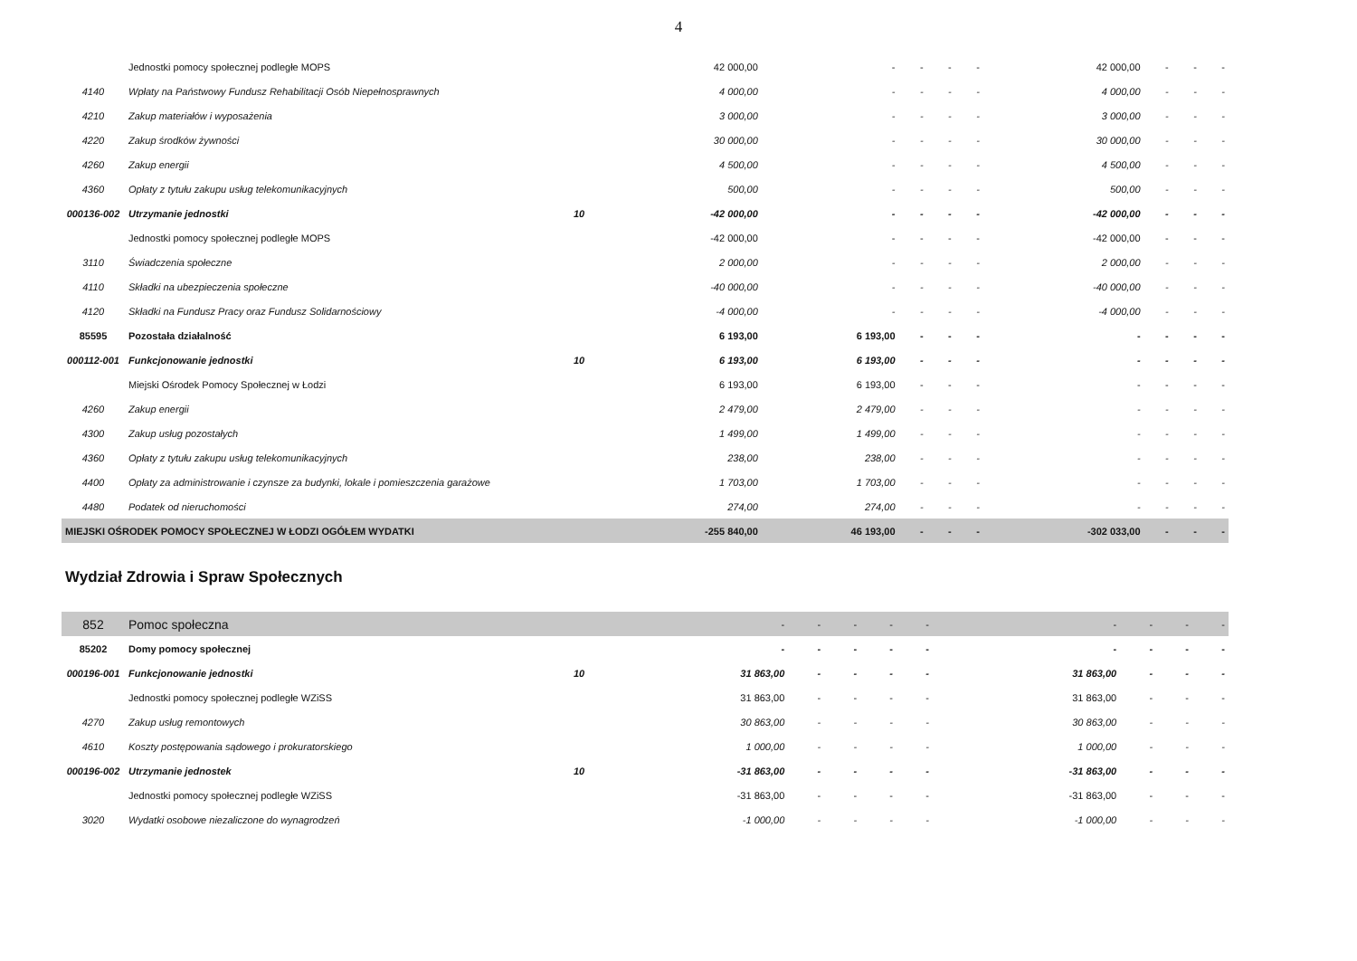4
| | Jednostki pomocy społecznej podległe MOPS | | 42 000,00 | - | - | - | - | 42 000,00 | - | - | - |
| 4140 | Wpłaty na Państwowy Fundusz Rehabilitacji Osób Niepełnosprawnych | | 4 000,00 | - | - | - | - | 4 000,00 | - | - | - |
| 4210 | Zakup materiałów i wyposażenia | | 3 000,00 | - | - | - | - | 3 000,00 | - | - | - |
| 4220 | Zakup środków żywności | | 30 000,00 | - | - | - | - | 30 000,00 | - | - | - |
| 4260 | Zakup energii | | 4 500,00 | - | - | - | - | 4 500,00 | - | - | - |
| 4360 | Opłaty z tytułu zakupu usług telekomunikacyjnych | | 500,00 | - | - | - | - | 500,00 | - | - | - |
| 000136-002 | Utrzymanie jednostki | 10 | -42 000,00 | - | - | - | - | -42 000,00 | - | - | - |
| | Jednostki pomocy społecznej podległe MOPS | | -42 000,00 | - | - | - | - | -42 000,00 | - | - | - |
| 3110 | Świadczenia społeczne | | 2 000,00 | - | - | - | - | 2 000,00 | - | - | - |
| 4110 | Składki na ubezpieczenia społeczne | | -40 000,00 | - | - | - | - | -40 000,00 | - | - | - |
| 4120 | Składki na Fundusz Pracy oraz Fundusz Solidarnościowy | | -4 000,00 | - | - | - | - | -4 000,00 | - | - | - |
| 85595 | Pozostała działalność | | 6 193,00 | 6 193,00 | - | - | - | - | - | - | - |
| 000112-001 | Funkcjonowanie jednostki | 10 | 6 193,00 | 6 193,00 | - | - | - | - | - | - | - |
| | Miejski Ośrodek Pomocy Społecznej w Łodzi | | 6 193,00 | 6 193,00 | - | - | - | - | - | - | - |
| 4260 | Zakup energii | | 2 479,00 | 2 479,00 | - | - | - | - | - | - | - |
| 4300 | Zakup usług pozostałych | | 1 499,00 | 1 499,00 | - | - | - | - | - | - | - |
| 4360 | Opłaty z tytułu zakupu usług telekomunikacyjnych | | 238,00 | 238,00 | - | - | - | - | - | - | - |
| 4400 | Opłaty za administrowanie i czynsze za budynki, lokale i pomieszczenia garażowe | | 1 703,00 | 1 703,00 | - | - | - | - | - | - | - |
| 4480 | Podatek od nieruchomości | | 274,00 | 274,00 | - | - | - | - | - | - | - |
| MIEJSKI OŚRODEK POMOCY SPOŁECZNEJ W ŁODZI OGÓŁEM WYDATKI | | | -255 840,00 | 46 193,00 | - | - | - | -302 033,00 | - | - | - |
Wydział Zdrowia i Spraw Społecznych
| 852 | Pomoc społeczna | | - | - | - | - | - | - | - | - | - |
| 85202 | Domy pomocy społecznej | | - | - | - | - | - | - | - | - | - |
| 000196-001 | Funkcjonowanie jednostki | 10 | 31 863,00 | - | - | - | - | 31 863,00 | - | - | - |
| | Jednostki pomocy społecznej podległe WZiSS | | 31 863,00 | - | - | - | - | 31 863,00 | - | - | - |
| 4270 | Zakup usług remontowych | | 30 863,00 | - | - | - | - | 30 863,00 | - | - | - |
| 4610 | Koszty postępowania sądowego i prokuratorskiego | | 1 000,00 | - | - | - | - | 1 000,00 | - | - | - |
| 000196-002 | Utrzymanie jednostek | 10 | -31 863,00 | - | - | - | - | -31 863,00 | - | - | - |
| | Jednostki pomocy społecznej podległe WZiSS | | -31 863,00 | - | - | - | - | -31 863,00 | - | - | - |
| 3020 | Wydatki osobowe niezaliczone do wynagrodzeń | | -1 000,00 | - | - | - | - | -1 000,00 | - | - | - |